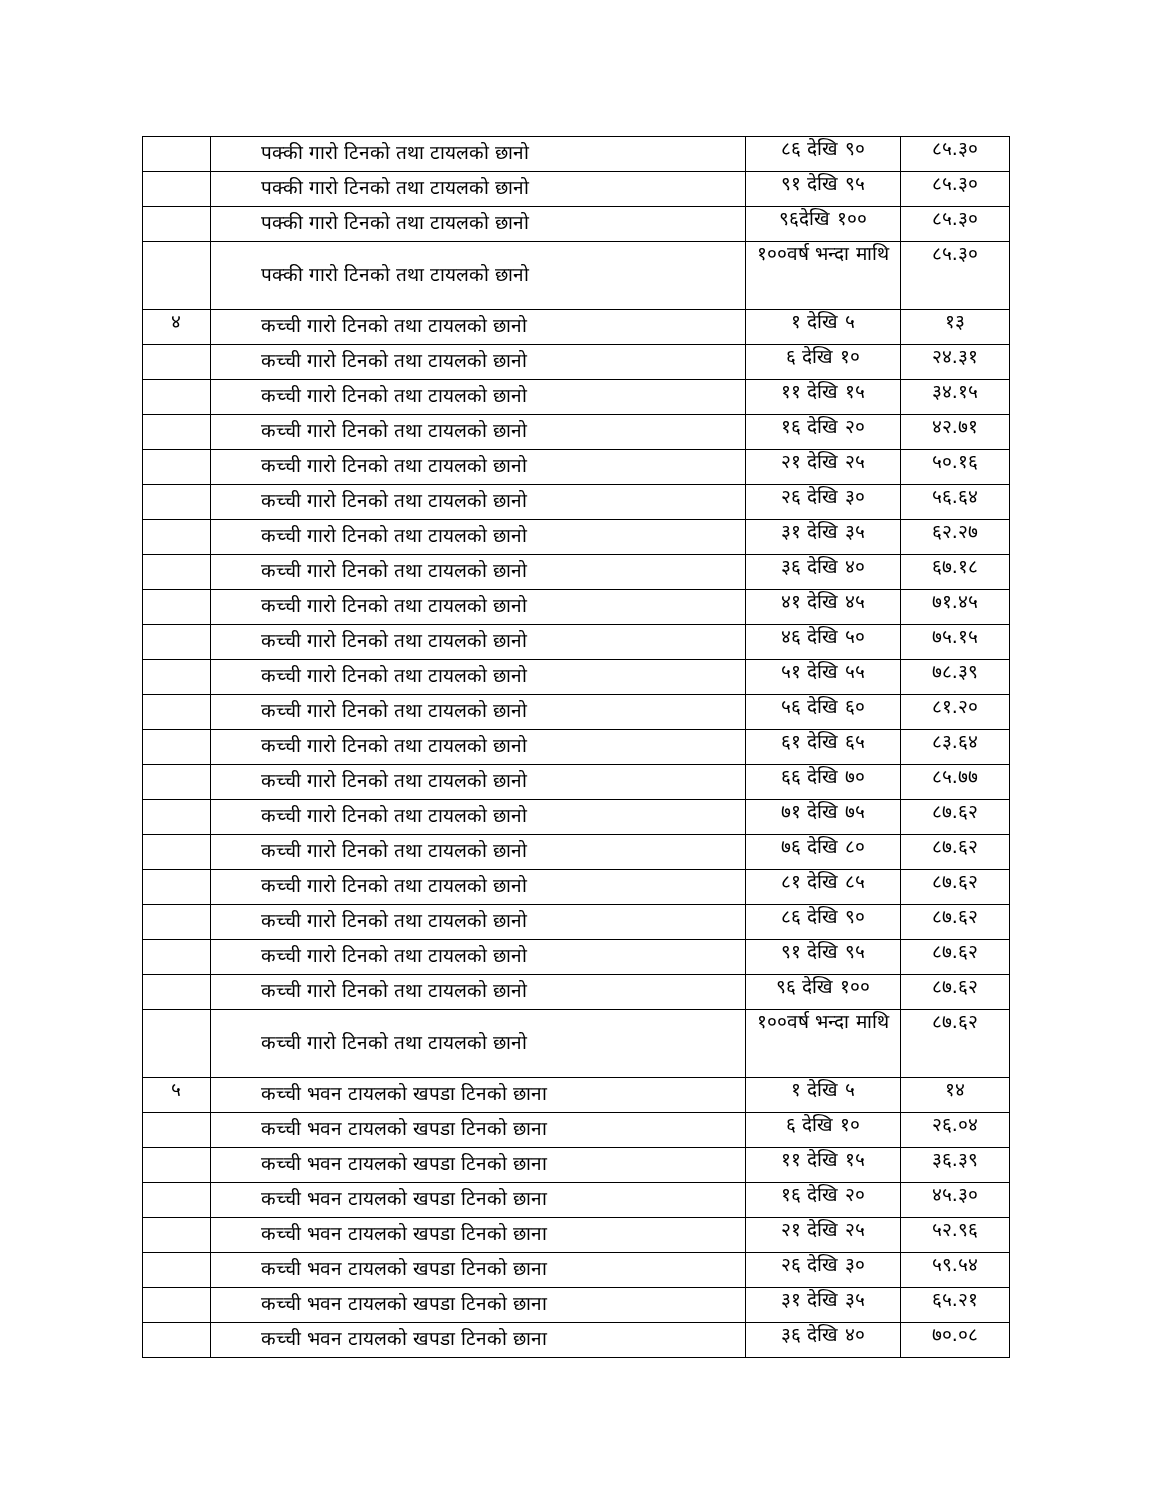| | पक्की गारो टिनको तथा टायलको छानो | ८६ देखि ९० | ८५.३० |
| | पक्की गारो टिनको तथा टायलको छानो | ९१ देखि ९५ | ८५.३० |
| | पक्की गारो टिनको तथा टायलको छानो | ९६देखि १०० | ८५.३० |
| | पक्की गारो टिनको तथा टायलको छानो | १००वर्ष भन्दा माथि | ८५.३० |
| ४ | कच्ची गारो टिनको तथा टायलको छानो | १ देखि ५ | १३ |
| | कच्ची गारो टिनको तथा टायलको छानो | ६ देखि १० | २४.३१ |
| | कच्ची गारो टिनको तथा टायलको छानो | ११ देखि १५ | ३४.१५ |
| | कच्ची गारो टिनको तथा टायलको छानो | १६ देखि २० | ४२.७१ |
| | कच्ची गारो टिनको तथा टायलको छानो | २१ देखि २५ | ५०.१६ |
| | कच्ची गारो टिनको तथा टायलको छानो | २६ देखि ३० | ५६.६४ |
| | कच्ची गारो टिनको तथा टायलको छानो | ३१ देखि ३५ | ६२.२७ |
| | कच्ची गारो टिनको तथा टायलको छानो | ३६ देखि ४० | ६७.१८ |
| | कच्ची गारो टिनको तथा टायलको छानो | ४१ देखि ४५ | ७१.४५ |
| | कच्ची गारो टिनको तथा टायलको छानो | ४६ देखि ५० | ७५.१५ |
| | कच्ची गारो टिनको तथा टायलको छानो | ५१ देखि ५५ | ७८.३९ |
| | कच्ची गारो टिनको तथा टायलको छानो | ५६ देखि ६० | ८१.२० |
| | कच्ची गारो टिनको तथा टायलको छानो | ६१ देखि ६५ | ८३.६४ |
| | कच्ची गारो टिनको तथा टायलको छानो | ६६ देखि ७० | ८५.७७ |
| | कच्ची गारो टिनको तथा टायलको छानो | ७१ देखि ७५ | ८७.६२ |
| | कच्ची गारो टिनको तथा टायलको छानो | ७६ देखि ८० | ८७.६२ |
| | कच्ची गारो टिनको तथा टायलको छानो | ८१ देखि ८५ | ८७.६२ |
| | कच्ची गारो टिनको तथा टायलको छानो | ८६ देखि ९० | ८७.६२ |
| | कच्ची गारो टिनको तथा टायलको छानो | ९१ देखि ९५ | ८७.६२ |
| | कच्ची गारो टिनको तथा टायलको छानो | ९६ देखि १०० | ८७.६२ |
| | कच्ची गारो टिनको तथा टायलको छानो | १००वर्ष भन्दा माथि | ८७.६२ |
| ५ | कच्ची भवन टायलको खपडा टिनको छाना | १ देखि ५ | १४ |
| | कच्ची भवन टायलको खपडा टिनको छाना | ६ देखि १० | २६.०४ |
| | कच्ची भवन टायलको खपडा टिनको छाना | ११ देखि १५ | ३६.३९ |
| | कच्ची भवन टायलको खपडा टिनको छाना | १६ देखि २० | ४५.३० |
| | कच्ची भवन टायलको खपडा टिनको छाना | २१ देखि २५ | ५२.९६ |
| | कच्ची भवन टायलको खपडा टिनको छाना | २६ देखि ३० | ५९.५४ |
| | कच्ची भवन टायलको खपडा टिनको छाना | ३१ देखि ३५ | ६५.२१ |
| | कच्ची भवन टायलको खपडा टिनको छाना | ३६ देखि ४० | ७०.०८ |